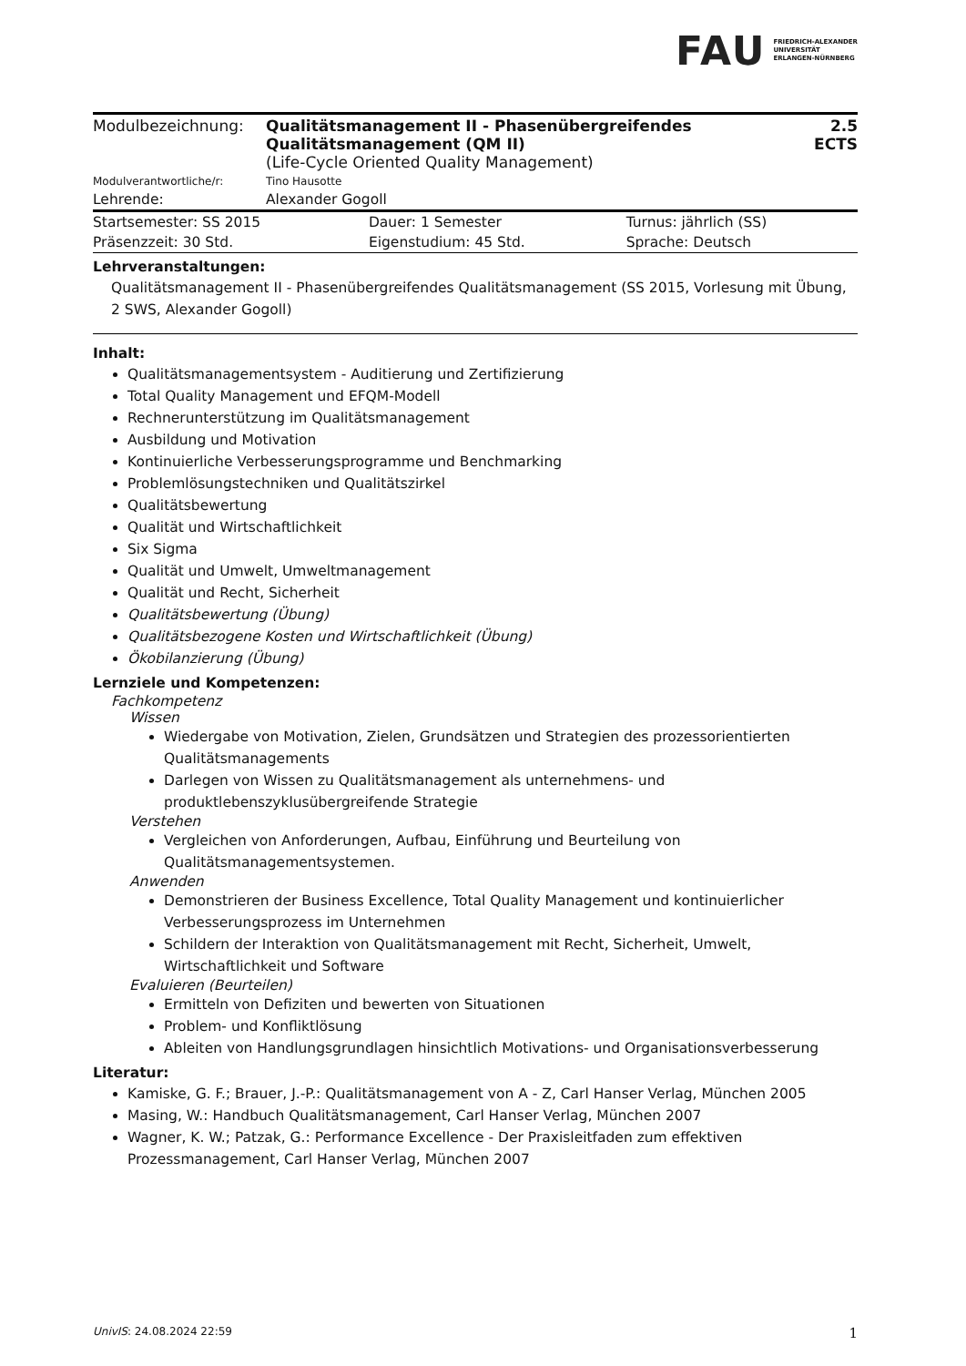FAU FRIEDRICH-ALEXANDER
UNIVERSITÄT
ERLANGEN-NÜRNBERG
| Modulbezeichnung: | Qualitätsmanagement II - Phasenübergreifendes Qualitätsmanagement (QM II) (Life-Cycle Oriented Quality Management) | 2.5 ECTS |
| Modulverantwortliche/r: | Tino Hausotte | |
| Lehrende: | Alexander Gogoll | |
| Startsemester: SS 2015 | Dauer: 1 Semester | Turnus: jährlich (SS) |
| Präsenzzeit: 30 Std. | Eigenstudium: 45 Std. | Sprache: Deutsch |
Lehrveranstaltungen:
Qualitätsmanagement II - Phasenübergreifendes Qualitätsmanagement (SS 2015, Vorlesung mit Übung, 2 SWS, Alexander Gogoll)
Inhalt:
Qualitätsmanagementsystem - Auditierung und Zertifizierung
Total Quality Management und EFQM-Modell
Rechnerunterstützung im Qualitätsmanagement
Ausbildung und Motivation
Kontinuierliche Verbesserungsprogramme und Benchmarking
Problemlösungstechniken und Qualitätszirkel
Qualitätsbewertung
Qualität und Wirtschaftlichkeit
Six Sigma
Qualität und Umwelt, Umweltmanagement
Qualität und Recht, Sicherheit
Qualitätsbewertung (Übung)
Qualitätsbezogene Kosten und Wirtschaftlichkeit (Übung)
Ökobilanzierung (Übung)
Lernziele und Kompetenzen:
Fachkompetenz
Wissen
Wiedergabe von Motivation, Zielen, Grundsätzen und Strategien des prozessorientierten Qualitätsmanagements
Darlegen von Wissen zu Qualitätsmanagement als unternehmens- und produktlebenszyklusübergreifende Strategie
Verstehen
Vergleichen von Anforderungen, Aufbau, Einführung und Beurteilung von Qualitätsmanagementsystemen.
Anwenden
Demonstrieren der Business Excellence, Total Quality Management und kontinuierlicher Verbesserungsprozess im Unternehmen
Schildern der Interaktion von Qualitätsmanagement mit Recht, Sicherheit, Umwelt, Wirtschaftlichkeit und Software
Evaluieren (Beurteilen)
Ermitteln von Defiziten und bewerten von Situationen
Problem- und Konfliktlösung
Ableiten von Handlungsgrundlagen hinsichtlich Motivations- und Organisationsverbesserung
Literatur:
Kamiske, G. F.; Brauer, J.-P.: Qualitätsmanagement von A - Z, Carl Hanser Verlag, München 2005
Masing, W.: Handbuch Qualitätsmanagement, Carl Hanser Verlag, München 2007
Wagner, K. W.; Patzak, G.: Performance Excellence - Der Praxisleitfaden zum effektiven Prozessmanagement, Carl Hanser Verlag, München 2007
UnivIS: 24.08.2024 22:59 1